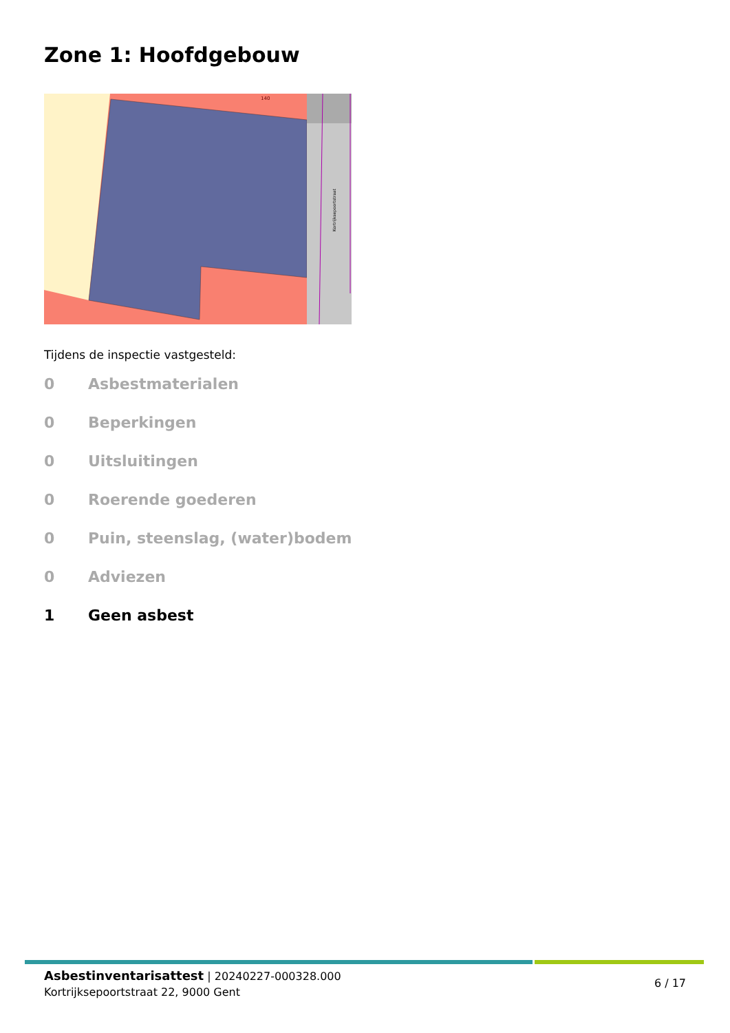Zone 1: Hoofdgebouw
140
Kortrijksepoortstraat
Tijdens de inspectie vastgesteld:
0 Asbestmaterialen
0 Beperkingen
0 Uitsluitingen
0 Roerende goederen
0 Puin, steenslag, (water)bodem
0 Adviezen
1 Geen asbest
Asbestinventarisattest | 20240227-000328.000
Kortrijksepoortstraat 22, 9000 Gent
6 / 17